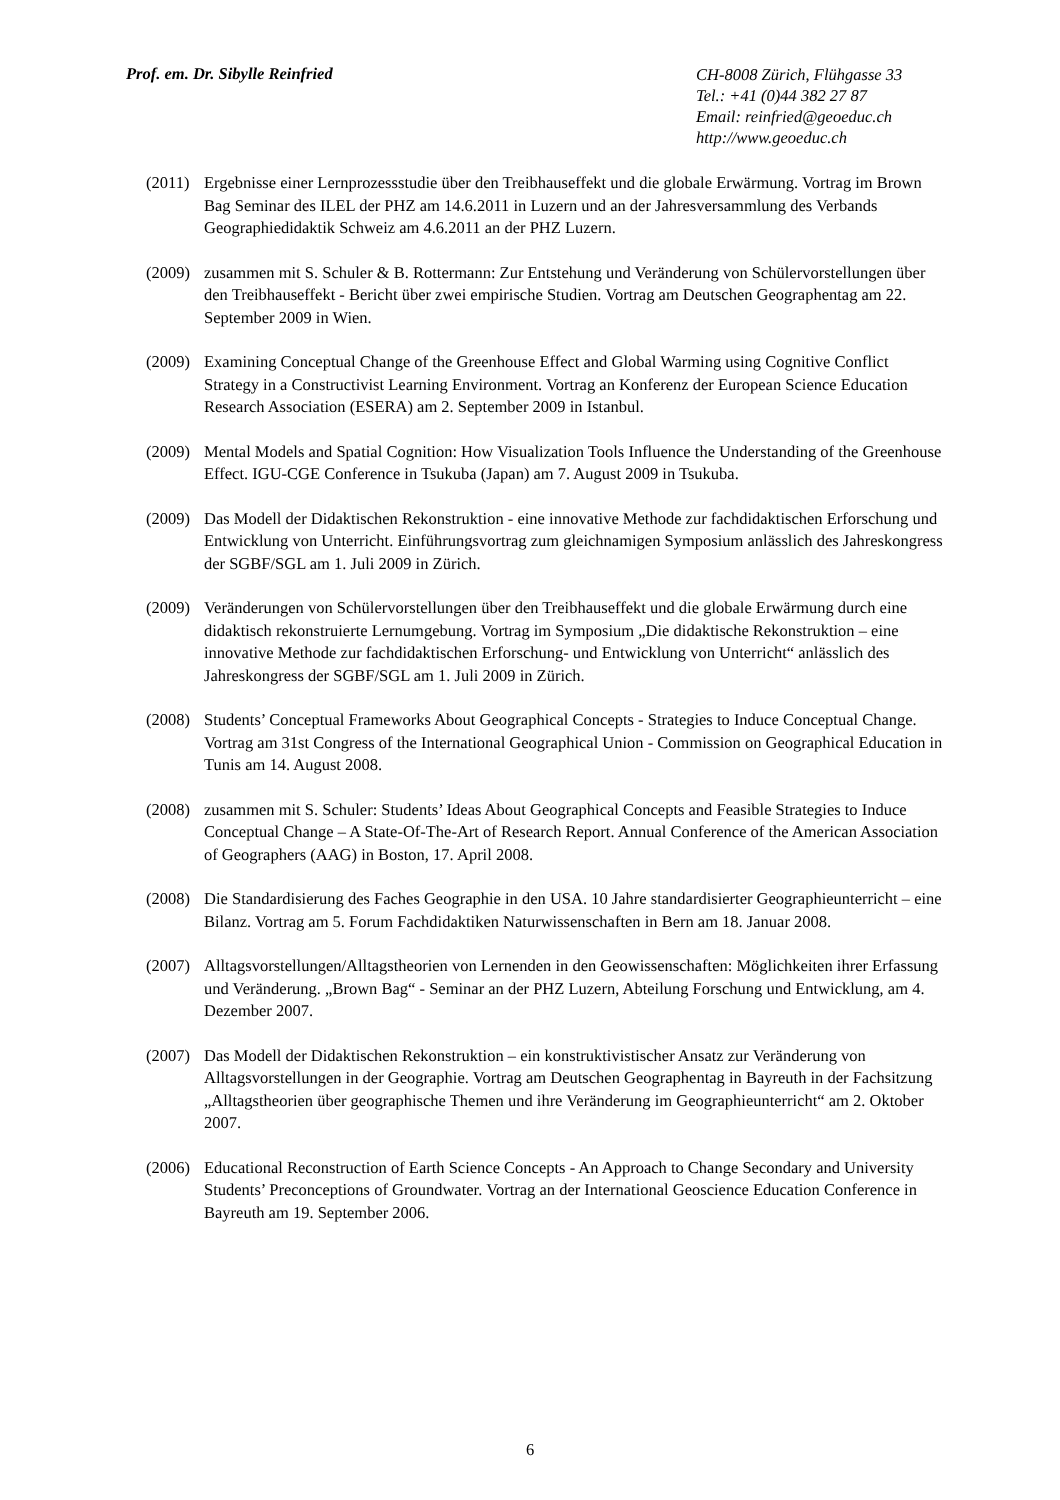Prof. em. Dr. Sibylle Reinfried
CH-8008 Zürich, Flühgasse 33
Tel.: +41 (0)44 382 27 87
Email: reinfried@geoeduc.ch
http://www.geoeduc.ch
(2011)
Ergebnisse einer Lernprozessstudie über den Treibhauseffekt und die globale Erwärmung. Vortrag im Brown Bag Seminar des ILEL der PHZ am 14.6.2011 in Luzern und an der Jahresversammlung des Verbands Geographiedidaktik Schweiz am 4.6.2011 an der PHZ Luzern.
(2009)
zusammen mit S. Schuler & B. Rottermann: Zur Entstehung und Veränderung von Schülervorstellungen über den Treibhauseffekt - Bericht über zwei empirische Studien. Vortrag am Deutschen Geographentag am 22. September 2009 in Wien.
(2009)
Examining Conceptual Change of the Greenhouse Effect and Global Warming using Cognitive Conflict Strategy in a Constructivist Learning Environment. Vortrag an Konferenz der European Science Education Research Association (ESERA) am 2. September 2009 in Istanbul.
(2009)
Mental Models and Spatial Cognition: How Visualization Tools Influence the Understanding of the Greenhouse Effect. IGU-CGE Conference in Tsukuba (Japan) am 7. August 2009 in Tsukuba.
(2009)
Das Modell der Didaktischen Rekonstruktion - eine innovative Methode zur fachdidaktischen Erforschung und Entwicklung von Unterricht. Einführungsvortrag zum gleichnamigen Symposium anlässlich des Jahreskongress der SGBF/SGL am 1. Juli 2009 in Zürich.
(2009)
Veränderungen von Schülervorstellungen über den Treibhauseffekt und die globale Erwärmung durch eine didaktisch rekonstruierte Lernumgebung. Vortrag im Symposium „Die didaktische Rekonstruktion – eine innovative Methode zur fachdidaktischen Erforschung- und Entwicklung von Unterricht“ anlässlich des Jahreskongress der SGBF/SGL am 1. Juli 2009 in Zürich.
(2008)
Students’ Conceptual Frameworks About Geographical Concepts - Strategies to Induce Conceptual Change. Vortrag am 31st Congress of the International Geographical Union - Commission on Geographical Education in Tunis am 14. August 2008.
(2008)
zusammen mit S. Schuler: Students’ Ideas About Geographical Concepts and Feasible Strategies to Induce Conceptual Change – A State-Of-The-Art of Research Report. Annual Conference of the American Association of Geographers (AAG) in Boston, 17. April 2008.
(2008)
Die Standardisierung des Faches Geographie in den USA. 10 Jahre standardisierter Geographieunterricht – eine Bilanz. Vortrag am 5. Forum Fachdidaktiken Naturwissenschaften in Bern am 18. Januar 2008.
(2007)
Alltagsvorstellungen/Alltagstheorien von Lernenden in den Geowissenschaften: Möglichkeiten ihrer Erfassung und Veränderung. „Brown Bag“ - Seminar an der PHZ Luzern, Abteilung Forschung und Entwicklung, am 4. Dezember 2007.
(2007)
Das Modell der Didaktischen Rekonstruktion – ein konstruktivistischer Ansatz zur Veränderung von Alltagsvorstellungen in der Geographie. Vortrag am Deutschen Geographentag in Bayreuth in der Fachsitzung „Alltagstheorien über geographische Themen und ihre Veränderung im Geographieunterricht“ am 2. Oktober 2007.
(2006)
Educational Reconstruction of Earth Science Concepts - An Approach to Change Secondary and University Students’ Preconceptions of Groundwater. Vortrag an der International Geoscience Education Conference in Bayreuth am 19. September 2006.
6